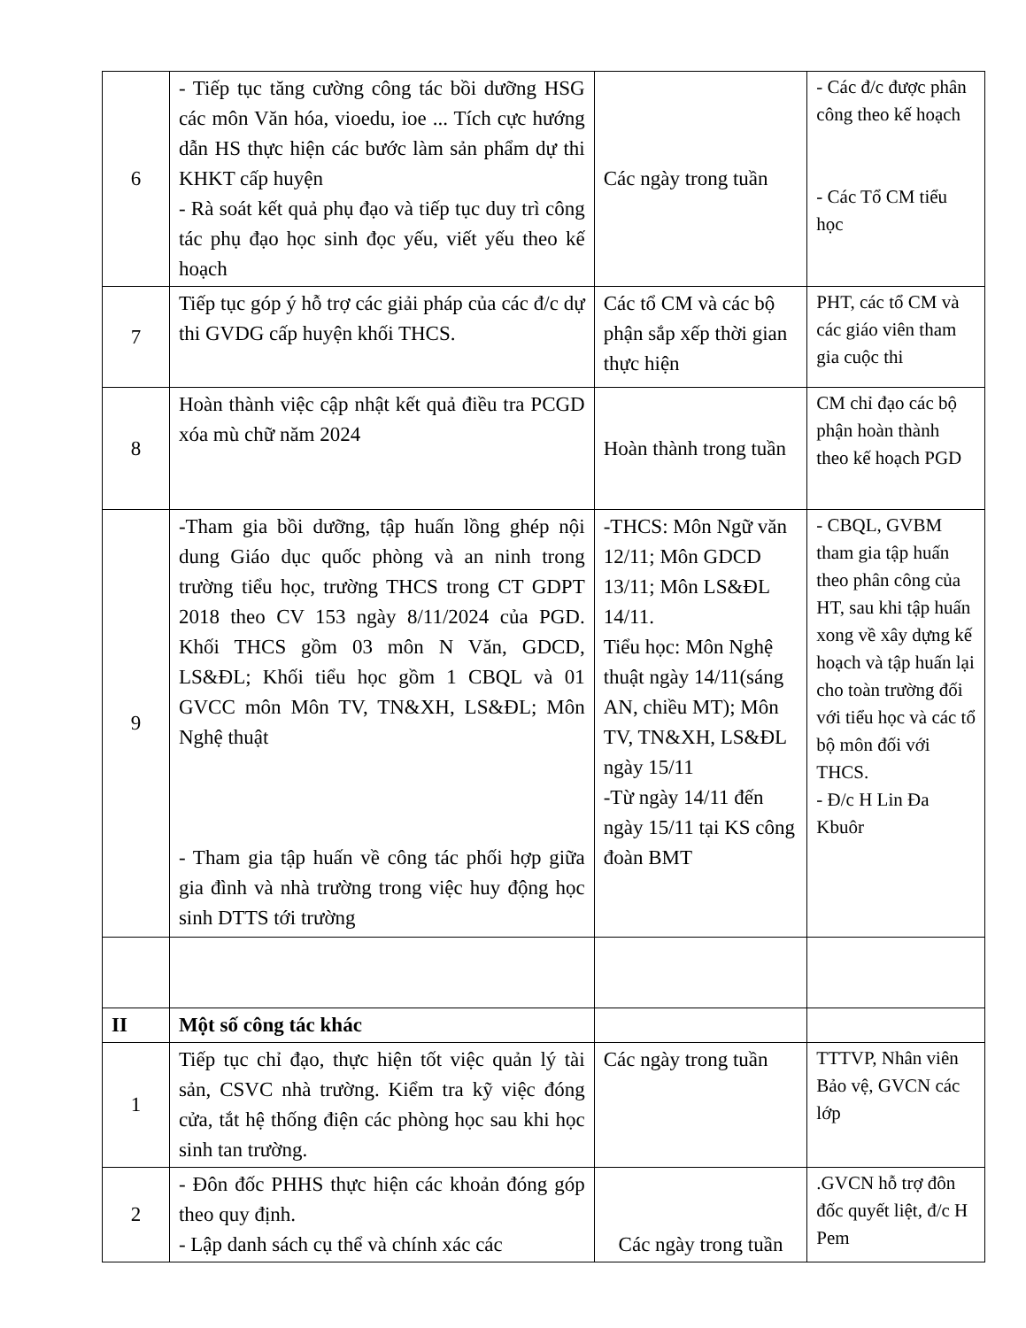| 6 | - Tiếp tục tăng cường công tác bồi dưỡng HSG các môn Văn hóa, vioedu, ioe ... Tích cực hướng dẫn HS thực hiện các bước làm sản phẩm dự thi KHKT cấp huyện - Rà soát kết quả phụ đạo và tiếp tục duy trì công tác phụ đạo học sinh đọc yếu, viết yếu theo kế hoạch | Các ngày trong tuần | - Các đ/c được phân công theo kế hoạch - Các Tổ CM tiểu học |
| 7 | Tiếp tục góp ý hỗ trợ các giải pháp của các đ/c dự thi GVDG cấp huyện khối THCS. | Các tổ CM và các bộ phận sắp xếp thời gian thực hiện | PHT, các tổ CM và các giáo viên tham gia cuộc thi |
| 8 | Hoàn thành việc cập nhật kết quả điều tra PCGD xóa mù chữ năm 2024 | Hoàn thành trong tuần | CM chỉ đạo các bộ phận hoàn thành theo kế hoạch PGD |
| 9 | -Tham gia bồi dưỡng, tập huấn lồng ghép nội dung Giáo dục quốc phòng và an ninh trong trường tiểu học, trường THCS trong CT GDPT 2018 theo CV 153 ngày 8/11/2024 của PGD. Khối THCS gồm 03 môn N Văn, GDCD, LS&ĐL; Khối tiểu học gồm 1 CBQL và 01 GVCC môn Môn TV, TN&XH, LS&ĐL; Môn Nghệ thuật - Tham gia tập huấn về công tác phối hợp giữa gia đình và nhà trường trong việc huy động học sinh DTTS tới trường | -THCS: Môn Ngữ văn 12/11; Môn GDCD 13/11; Môn LS&ĐL 14/11. Tiểu học: Môn Nghệ thuật ngày 14/11(sáng AN, chiều MT); Môn TV, TN&XH, LS&ĐL ngày 15/11 -Từ ngày 14/11 đến ngày 15/11 tại KS công đoàn BMT | - CBQL, GVBM tham gia tập huấn theo phân công của HT, sau khi tập huấn xong về xây dựng kế hoạch và tập huấn lại cho toàn trường đối với tiểu học và các tổ bộ môn đối với THCS. - Đ/c H Lin Đa Kbuôr |
| II | Một số công tác khác | | |
| 1 | Tiếp tục chỉ đạo, thực hiện tốt việc quản lý tài sản, CSVC nhà trường. Kiểm tra kỹ việc đóng cửa, tắt hệ thống điện các phòng học sau khi học sinh tan trường. | Các ngày trong tuần | TTTVP, Nhân viên Bảo vệ, GVCN các lớp |
| 2 | - Đôn đốc PHHS thực hiện các khoản đóng góp theo quy định. - Lập danh sách cụ thể và chính xác các | Các ngày trong tuần | .GVCN hỗ trợ đôn đốc quyết liệt, đ/c H Pem |